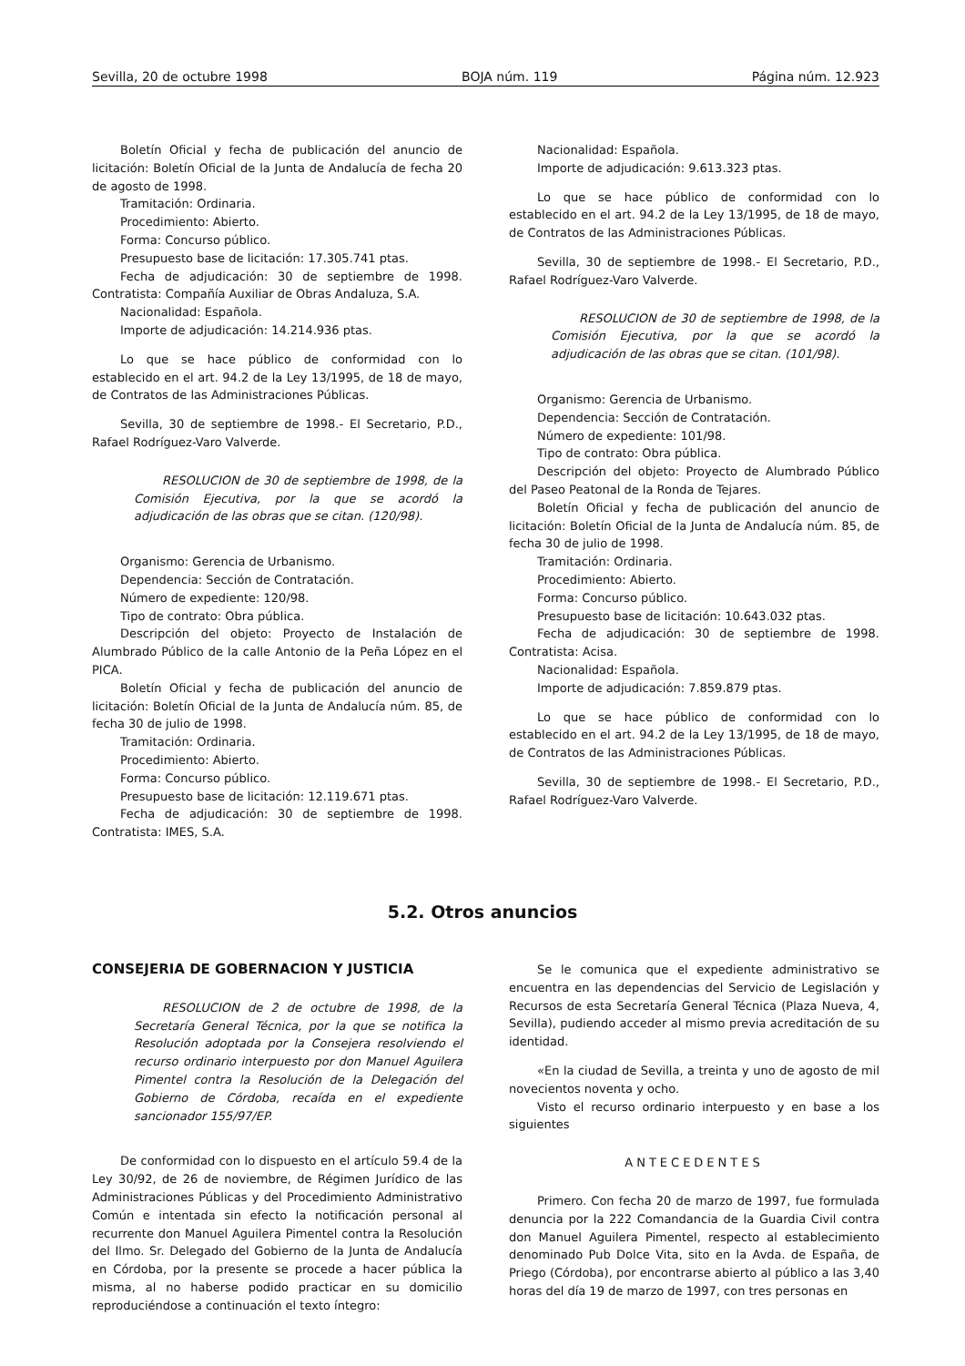Sevilla, 20 de octubre 1998 BOJA núm. 119 Página núm. 12.923
Boletín Oficial y fecha de publicación del anuncio de licitación: Boletín Oficial de la Junta de Andalucía de fecha 20 de agosto de 1998.
Tramitación: Ordinaria.
Procedimiento: Abierto.
Forma: Concurso público.
Presupuesto base de licitación: 17.305.741 ptas.
Fecha de adjudicación: 30 de septiembre de 1998. Contratista: Compañía Auxiliar de Obras Andaluza, S.A.
Nacionalidad: Española.
Importe de adjudicación: 14.214.936 ptas.
Lo que se hace público de conformidad con lo establecido en el art. 94.2 de la Ley 13/1995, de 18 de mayo, de Contratos de las Administraciones Públicas.
Sevilla, 30 de septiembre de 1998.- El Secretario, P.D., Rafael Rodríguez-Varo Valverde.
RESOLUCION de 30 de septiembre de 1998, de la Comisión Ejecutiva, por la que se acordó la adjudicación de las obras que se citan. (120/98).
Organismo: Gerencia de Urbanismo.
Dependencia: Sección de Contratación.
Número de expediente: 120/98.
Tipo de contrato: Obra pública.
Descripción del objeto: Proyecto de Instalación de Alumbrado Público de la calle Antonio de la Peña López en el PICA.
Boletín Oficial y fecha de publicación del anuncio de licitación: Boletín Oficial de la Junta de Andalucía núm. 85, de fecha 30 de julio de 1998.
Tramitación: Ordinaria.
Procedimiento: Abierto.
Forma: Concurso público.
Presupuesto base de licitación: 12.119.671 ptas.
Fecha de adjudicación: 30 de septiembre de 1998. Contratista: IMES, S.A.
Nacionalidad: Española.
Importe de adjudicación: 9.613.323 ptas.
Lo que se hace público de conformidad con lo establecido en el art. 94.2 de la Ley 13/1995, de 18 de mayo, de Contratos de las Administraciones Públicas.
Sevilla, 30 de septiembre de 1998.- El Secretario, P.D., Rafael Rodríguez-Varo Valverde.
RESOLUCION de 30 de septiembre de 1998, de la Comisión Ejecutiva, por la que se acordó la adjudicación de las obras que se citan. (101/98).
Organismo: Gerencia de Urbanismo.
Dependencia: Sección de Contratación.
Número de expediente: 101/98.
Tipo de contrato: Obra pública.
Descripción del objeto: Proyecto de Alumbrado Público del Paseo Peatonal de la Ronda de Tejares.
Boletín Oficial y fecha de publicación del anuncio de licitación: Boletín Oficial de la Junta de Andalucía núm. 85, de fecha 30 de julio de 1998.
Tramitación: Ordinaria.
Procedimiento: Abierto.
Forma: Concurso público.
Presupuesto base de licitación: 10.643.032 ptas.
Fecha de adjudicación: 30 de septiembre de 1998. Contratista: Acisa.
Nacionalidad: Española.
Importe de adjudicación: 7.859.879 ptas.
Lo que se hace público de conformidad con lo establecido en el art. 94.2 de la Ley 13/1995, de 18 de mayo, de Contratos de las Administraciones Públicas.
Sevilla, 30 de septiembre de 1998.- El Secretario, P.D., Rafael Rodríguez-Varo Valverde.
5.2. Otros anuncios
CONSEJERIA DE GOBERNACION Y JUSTICIA
RESOLUCION de 2 de octubre de 1998, de la Secretaría General Técnica, por la que se notifica la Resolución adoptada por la Consejera resolviendo el recurso ordinario interpuesto por don Manuel Aguilera Pimentel contra la Resolución de la Delegación del Gobierno de Córdoba, recaída en el expediente sancionador 155/97/EP.
De conformidad con lo dispuesto en el artículo 59.4 de la Ley 30/92, de 26 de noviembre, de Régimen Jurídico de las Administraciones Públicas y del Procedimiento Administrativo Común e intentada sin efecto la notificación personal al recurrente don Manuel Aguilera Pimentel contra la Resolución del Ilmo. Sr. Delegado del Gobierno de la Junta de Andalucía en Córdoba, por la presente se procede a hacer pública la misma, al no haberse podido practicar en su domicilio reproduciéndose a continuación el texto íntegro:
Se le comunica que el expediente administrativo se encuentra en las dependencias del Servicio de Legislación y Recursos de esta Secretaría General Técnica (Plaza Nueva, 4, Sevilla), pudiendo acceder al mismo previa acreditación de su identidad.
«En la ciudad de Sevilla, a treinta y uno de agosto de mil novecientos noventa y ocho.
Visto el recurso ordinario interpuesto y en base a los siguientes
ANTECEDENTES
Primero. Con fecha 20 de marzo de 1997, fue formulada denuncia por la 222 Comandancia de la Guardia Civil contra don Manuel Aguilera Pimentel, respecto al establecimiento denominado Pub Dolce Vita, sito en la Avda. de España, de Priego (Córdoba), por encontrarse abierto al público a las 3,40 horas del día 19 de marzo de 1997, con tres personas en